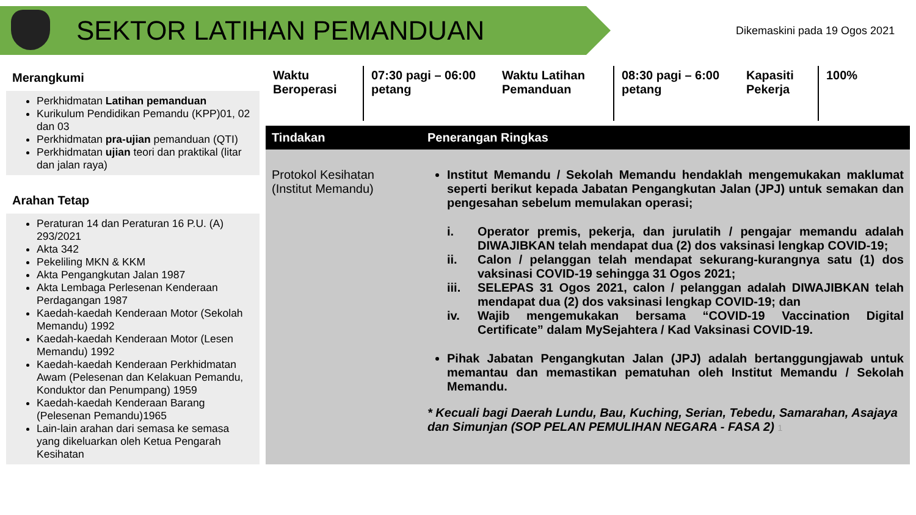SEKTOR LATIHAN PEMANDUAN
Dikemaskini pada 19 Ogos 2021
Merangkumi
Perkhidmatan Latihan pemanduan
Kurikulum Pendidikan Pemandu (KPP)01, 02 dan 03
Perkhidmatan pra-ujian pemanduan (QTI)
Perkhidmatan ujian teori dan praktikal (litar dan jalan raya)
Arahan Tetap
Peraturan 14 dan Peraturan 16 P.U. (A) 293/2021
Akta 342
Pekeliling MKN & KKM
Akta Pengangkutan Jalan 1987
Akta Lembaga Perlesenan Kenderaan Perdagangan 1987
Kaedah-kaedah Kenderaan Motor (Sekolah Memandu) 1992
Kaedah-kaedah Kenderaan Motor (Lesen Memandu) 1992
Kaedah-kaedah Kenderaan Perkhidmatan Awam (Pelesenan dan Kelakuan Pemandu, Konduktor dan Penumpang) 1959
Kaedah-kaedah Kenderaan Barang (Pelesenan Pemandu)1965
Lain-lain arahan dari semasa ke semasa yang dikeluarkan oleh Ketua Pengarah Kesihatan
Waktu Beroperasi
07:30 pagi – 06:00 petang
Waktu Latihan Pemanduan
08:30 pagi – 6:00 petang
Kapasiti Pekerja
100%
| Tindakan | Penerangan Ringkas |
| --- | --- |
| Protokol Kesihatan (Institut Memandu) | Institut Memandu / Sekolah Memandu hendaklah mengemukakan maklumat seperti berikut kepada Jabatan Pengangkutan Jalan (JPJ) untuk semakan dan pengesahan sebelum memulakan operasi; i. Operator premis, pekerja, dan jurulatih / pengajar memandu adalah DIWAJIBKAN telah mendapat dua (2) dos vaksinasi lengkap COVID-19; ii. Calon / pelanggan telah mendapat sekurang-kurangnya satu (1) dos vaksinasi COVID-19 sehingga 31 Ogos 2021; iii. SELEPAS 31 Ogos 2021, calon / pelanggan adalah DIWAJIBKAN telah mendapat dua (2) dos vaksinasi lengkap COVID-19; dan iv. Wajib mengemukakan bersama “COVID-19 Vaccination Digital Certificate” dalam MySejahtera / Kad Vaksinasi COVID-19. Pihak Jabatan Pengangkutan Jalan (JPJ) adalah bertanggungjawab untuk memantau dan memastikan pematuhan oleh Institut Memandu / Sekolah Memandu. * Kecuali bagi Daerah Lundu, Bau, Kuching, Serian, Tebedu, Samarahan, Asajaya dan Simunjan (SOP PELAN PEMULIHAN NEGARA - FASA 2) 1 |